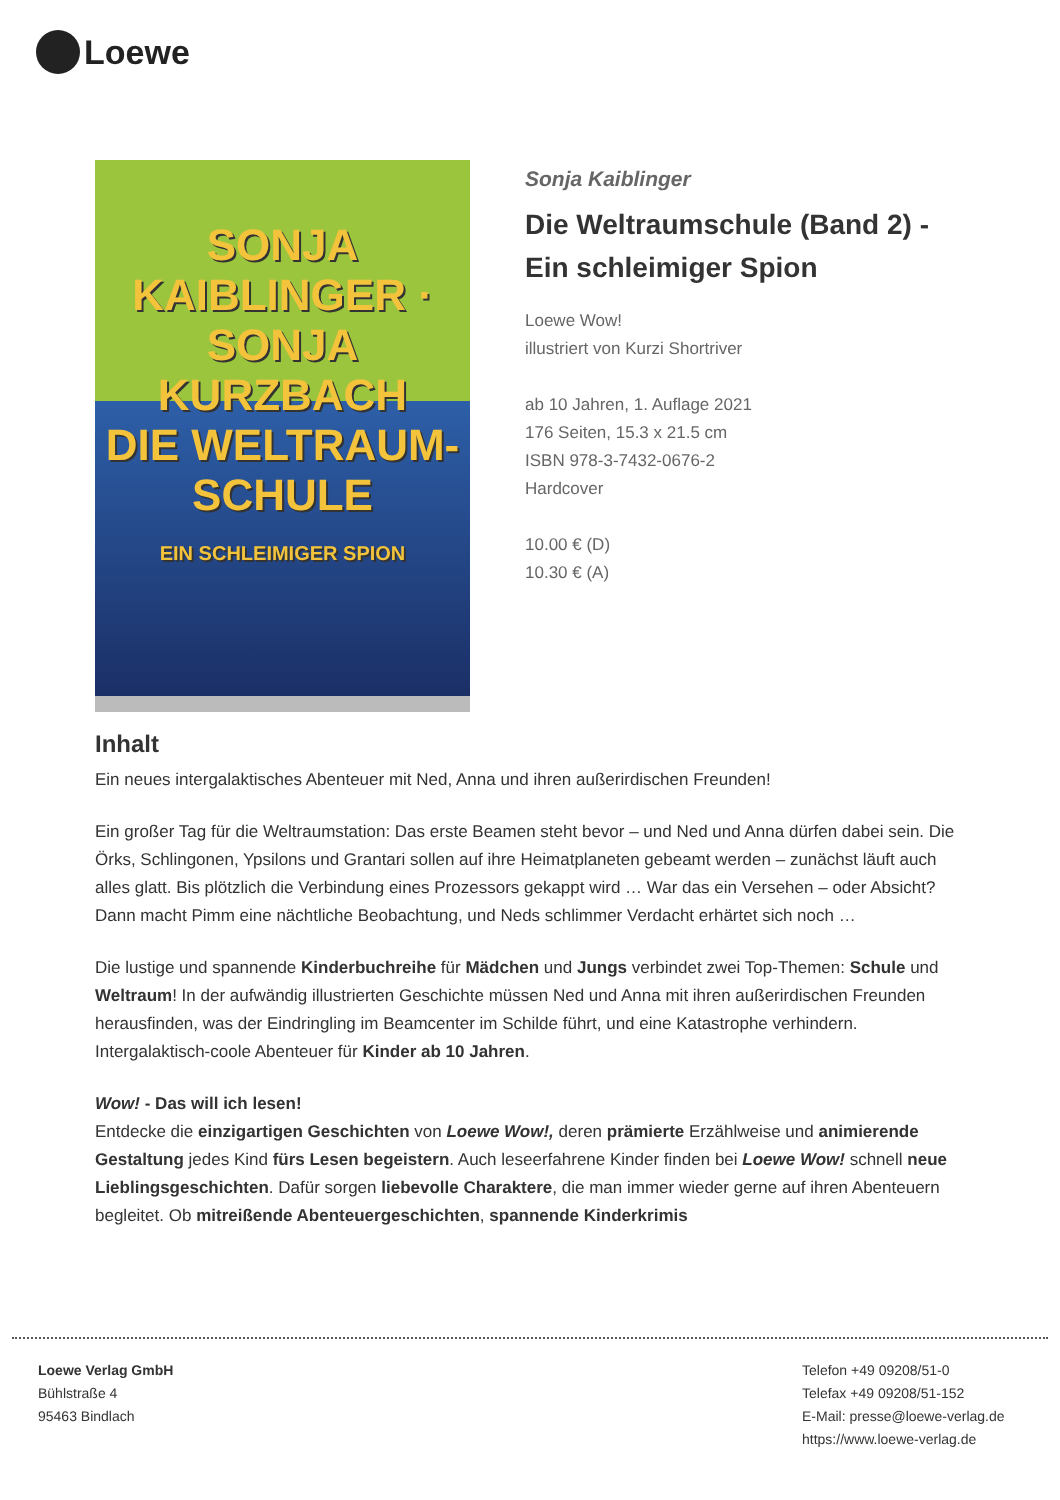Loewe
SONJA KAIBLINGER · SONJA KURZBACH
DIE WELTRAUM-
SCHULE
EIN SCHLEIMIGER SPION
Sonja Kaiblinger
Die Weltraumschule (Band 2) - Ein schleimiger Spion
Loewe Wow!
illustriert von Kurzi Shortriver
ab 10 Jahren, 1. Auflage 2021
176 Seiten, 15.3 x 21.5 cm
ISBN 978-3-7432-0676-2
Hardcover
10.00 € (D)
10.30 € (A)
Inhalt
Ein neues intergalaktisches Abenteuer mit Ned, Anna und ihren außerirdischen Freunden!
Ein großer Tag für die Weltraumstation: Das erste Beamen steht bevor – und Ned und Anna dürfen dabei sein. Die Örks, Schlingonen, Ypsilons und Grantari sollen auf ihre Heimatplaneten gebeamt werden – zunächst läuft auch alles glatt. Bis plötzlich die Verbindung eines Prozessors gekappt wird … War das ein Versehen – oder Absicht?
Dann macht Pimm eine nächtliche Beobachtung, und Neds schlimmer Verdacht erhärtet sich noch …
Die lustige und spannende Kinderbuchreihe für Mädchen und Jungs verbindet zwei Top-Themen: Schule und Weltraum! In der aufwändig illustrierten Geschichte müssen Ned und Anna mit ihren außerirdischen Freunden herausfinden, was der Eindringling im Beamcenter im Schilde führt, und eine Katastrophe verhindern. Intergalaktisch-coole Abenteuer für Kinder ab 10 Jahren.
Wow! - Das will ich lesen!
Entdecke die einzigartigen Geschichten von Loewe Wow!, deren prämierte Erzählweise und animierende Gestaltung jedes Kind fürs Lesen begeistern. Auch leseerfahrene Kinder finden bei Loewe Wow! schnell neue Lieblingsgeschichten. Dafür sorgen liebevolle Charaktere, die man immer wieder gerne auf ihren Abenteuern begleitet. Ob mitreißende Abenteuergeschichten, spannende Kinderkrimis
Loewe Verlag GmbH
Bühlstraße 4
95463 Bindlach
Telefon +49 09208/51-0
Telefax +49 09208/51-152
E-Mail: presse@loewe-verlag.de
https://www.loewe-verlag.de